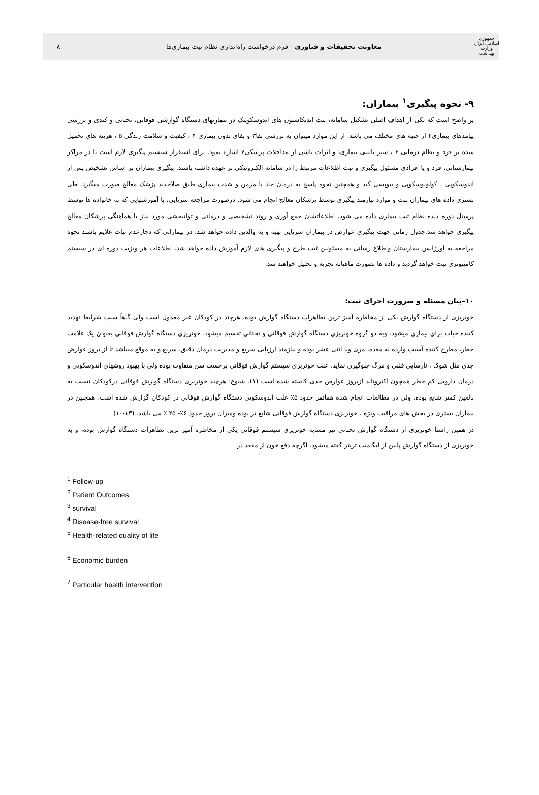جمهوری اسلامی ایران
وزارت بهداشت
معاونت تحقیقات و فناوری - فرم درخواست راه‌اندازی نظام ثبت بیماری‌ها
۸
۹- نحوه پیگیری<sup>۱</sup> بیماران:
پر واضح است که یکی از اهداف اصلی تشکیل سامانه، ثبت اندیکاسیون های اندوسکوپیک در بیماریهای دستگاه گوارشی فوقانی، تحتانی و کبدی و بررسی پیامدهای بیماری۲ از جنبه های مختلف می باشد. از این موارد میتوان به بررسی بقا۳ و بقای بدون بیماری ۴ ، کیفیت و سلامت زندگی ۵ ، هزینه های تحمیل شده بر فرد و نظام درمانی ۶ ، سیر بالینی بیماری، و اثرات ناشی از مداخلات پزشکی۷ اشاره نمود. برای استقرار سیستم پیگیری لازم است تا در مراکز بیمارستانی، فرد و یا افرادی مسئول پیگیری و ثبت اطلاعات مرتبط را در سامانه الکترونیکی بر عهده داشته باشند. پیگیری بیماران بر اساس تشخیص پس از اندوسکوپی ، کولونوسکوپی و بیوپسی کبد و همچنین نحوه پاسخ به درمان حاد یا مزمن و شدت بیماری طبق صلاحدید پزشک معالج صورت میگیرد. طی بستری داده های بیماران ثبت و موارد نیازمند پیگیری توسط پزشکان معالج انجام می شود. درصورت مراجعه سرپایی، با آموزشهایی که به خانواده ها توسط پرسنل دوره دیده نظام ثبت بیماری داده می شود، اطلاعاتشان جمع آوری و روند تشخیصی و درمانی و توانبخشی مورد نیاز با هماهنگی پزشکان معالج پیگیری خواهد شد.جدول زمانی جهت پیگیری عوارض در بیماران سرپایی تهیه و به والدین داده خواهد شد. در بیمارانی که دچارعدم ثبات علایم باشند نحوه مراجعه به اورژانس بیمارستان واطلاع رسانی به مسئولین ثبت طرح و پیگیری های لازم آموزش داده خواهد شد. اطلاعات هر ویزیت دوره ای در سیستم کامپیوتری ثبت خواهد گردید و داده ها بصورت ماهیانه تجزیه و تحلیل خواهند شد.
۱۰–بیان مسئله و ضرورت اجرای ثبت:
خونریزی از دستگاه گوارش یکی از مخاطره آمیز ترین تظاهرات دستگاه گوارش بوده، هرچند در کودکان غیر معمول است ولی گاهاً سبب شرایط تهدید کننده حیات برای بیماری میشود. وبه دو گروه خونریزی دستگاه گوارش فوقانی و تحتانی تقسیم میشود. خونریزی دستگاه گوارش فوقانی بعنوان یک علامت خطر، مطرح کننده آسیب وارده به معده، مری ویا اثنی عشر بوده و نیازمند ارزیابی سریع و مدیریت درمان دقیق، سریع و به موقع میباشد تا از بروز عوارض جدی مثل شوک ، نارسایی قلبی و مرگ جلوگیری نماید. علت خونریزی سیستم گوارش فوقانی برحسب سن متفاوت بوده ولی با بهبود روشهای اندوسکوپی و درمان دارویی کم خطر همچون اکتروتاید ازبروز عوارض جدی کاسته شده است (۱). شیوع: هرچند خونریزی دستگاه گوارش فوقانی درکودکان نسبت به بالغین کمتر شایع بوده، ولی در مطالعات انجام شده هماتمز حدود ۵٪ علت اندوسکوپی دستگاه گوارش فوقانی در کودکان گزارش شده است. همچنین در بیماران بستری در بخش های مراقبت ویژه ، خونریزی دستگاه گوارش فوقانی شایع تر بوده ومیزان بروز حدود ۶٪- ۲۵ ٪ می باشد. (۱۳-۱۰)
در همین راستا خونریزی از دستگاه گوارش تحتانی نیز مشابه خونریزی سیستم فوقانی یکی از مخاطره آمیز ترین تظاهرات دستگاه گوارش بوده، و به خونریزی از دستگاه گوارش پایین از لیگامنت تریتز گفته میشود. اگرچه دفع خون از مقعد در
<sup>1</sup> Follow-up
<sup>2</sup> Patient Outcomes
<sup>3</sup> survival
<sup>4</sup> Disease-free survival
<sup>5</sup> Health-related quality of life
<sup>6</sup> Economic burden
<sup>7</sup> Particular health intervention